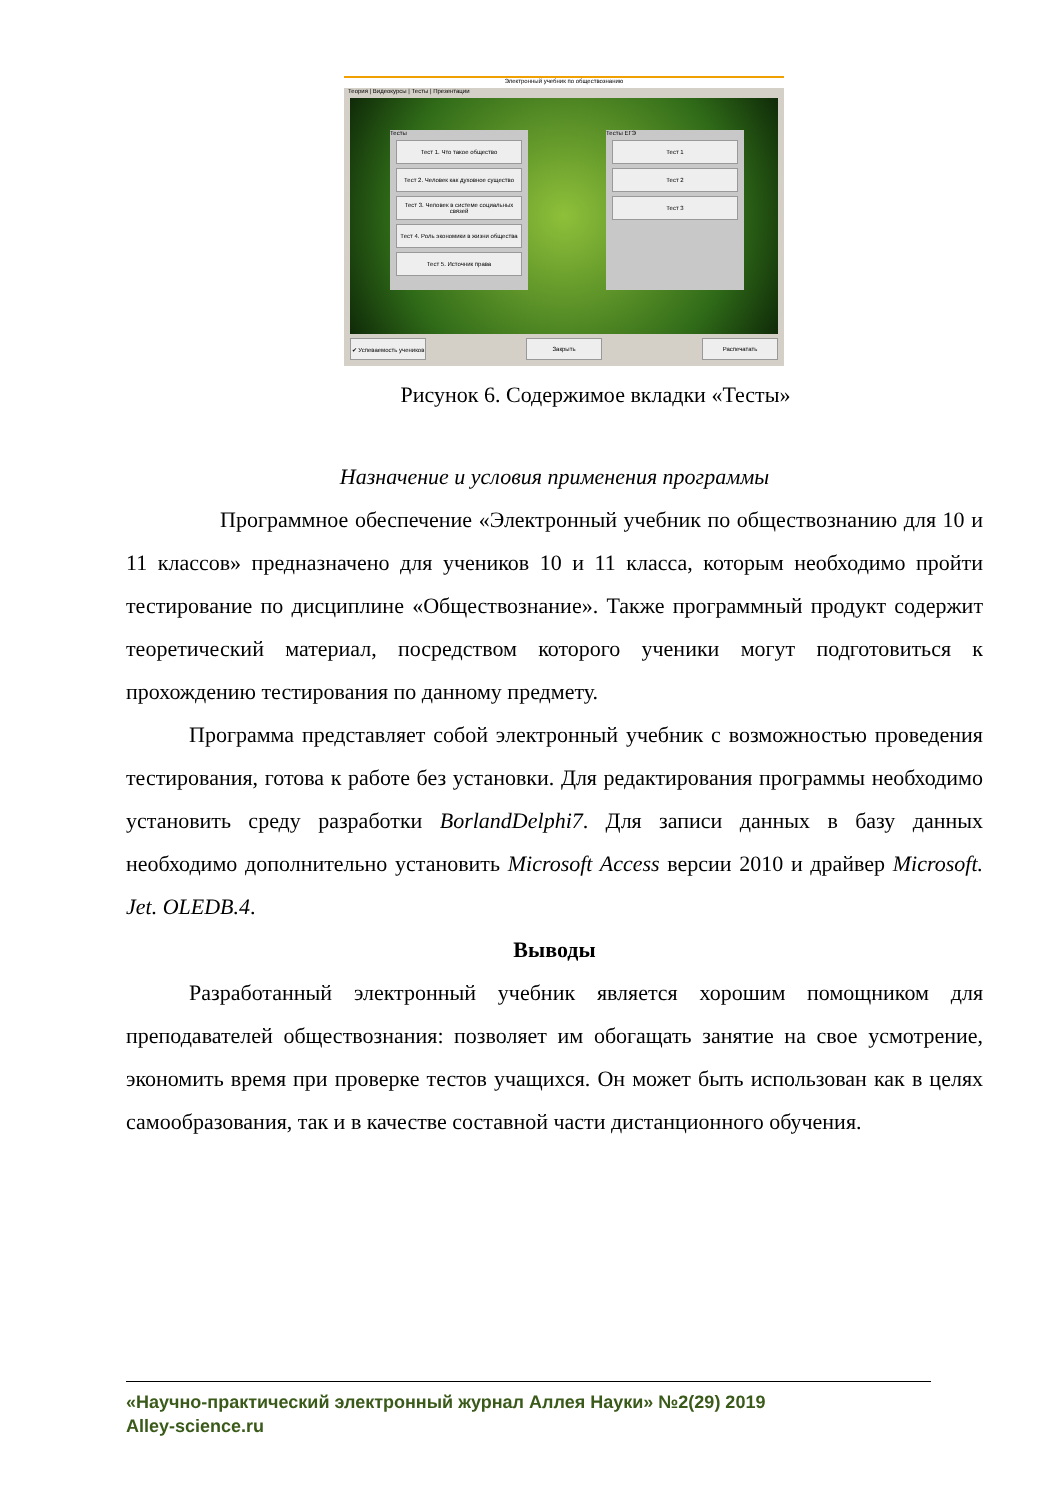Электронный учебник по обществознанию
Теория | Видеокурсы | Тесты | Презентации
Тесты
Тест 1. Что такое общество
Тест 2. Человек как духовное существо
Тест 3. Человек в системе социальных связей
Тест 4. Роль экономики в жизни общества
Тест 5. Источник права
Тесты ЕГЭ
Тест 1
Тест 2
Тест 3
✔ Успеваемость учеников
Закрыть Распечатать
Рисунок 6. Содержимое вкладки «Тесты»
Назначение и условия применения программы
Программное обеспечение «Электронный учебник по обществознанию для 10 и 11 классов» предназначено для учеников 10 и 11 класса, которым необходимо пройти тестирование по дисциплине «Обществознание». Также программный продукт содержит теоретический материал, посредством которого ученики могут подготовиться к прохождению тестирования по данному предмету.
Программа представляет собой электронный учебник с возможностью проведения тестирования, готова к работе без установки. Для редактирования программы необходимо установить среду разработки BorlandDelphi7. Для записи данных в базу данных необходимо дополнительно установить Microsoft Access версии 2010 и драйвер Microsoft. Jet. OLEDB.4.
Выводы
Разработанный электронный учебник является хорошим помощником для преподавателей обществознания: позволяет им обогащать занятие на свое усмотрение, экономить время при проверке тестов учащихся. Он может быть использован как в целях самообразования, так и в качестве составной части дистанционного обучения.
«Научно-практический электронный журнал Аллея Науки» №2(29) 2019
Alley-science.ru